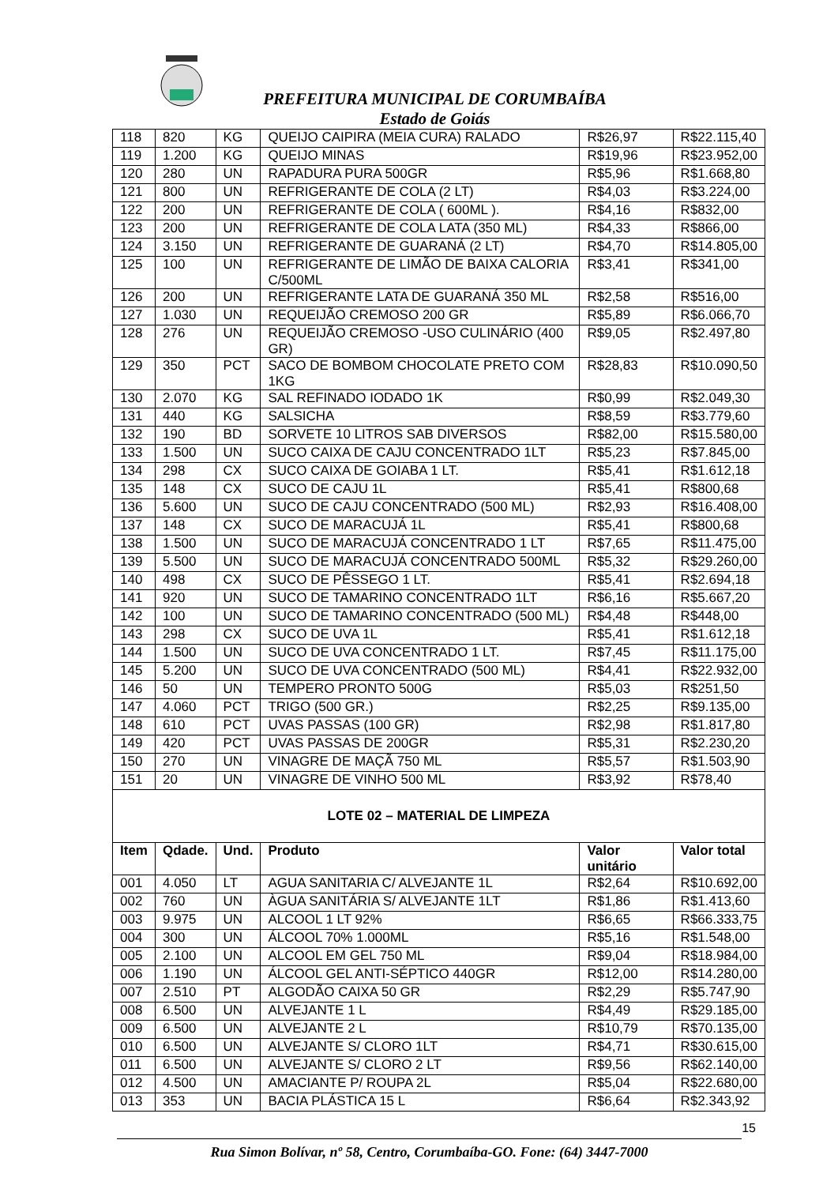PREFEITURA MUNICIPAL DE CORUMBAÍBA
Estado de Goiás
| 118 | 820 | KG | QUEIJO CAIPIRA (MEIA CURA) RALADO | R$26,97 | R$22.115,40 |
| 119 | 1.200 | KG | QUEIJO MINAS | R$19,96 | R$23.952,00 |
| 120 | 280 | UN | RAPADURA PURA 500GR | R$5,96 | R$1.668,80 |
| 121 | 800 | UN | REFRIGERANTE DE COLA (2 LT) | R$4,03 | R$3.224,00 |
| 122 | 200 | UN | REFRIGERANTE DE COLA ( 600ML ). | R$4,16 | R$832,00 |
| 123 | 200 | UN | REFRIGERANTE DE COLA LATA (350 ML) | R$4,33 | R$866,00 |
| 124 | 3.150 | UN | REFRIGERANTE DE GUARANÁ (2 LT) | R$4,70 | R$14.805,00 |
| 125 | 100 | UN | REFRIGERANTE DE LIMÃO DE BAIXA CALORIA C/500ML | R$3,41 | R$341,00 |
| 126 | 200 | UN | REFRIGERANTE LATA DE GUARANÁ 350 ML | R$2,58 | R$516,00 |
| 127 | 1.030 | UN | REQUEIJÃO CREMOSO 200 GR | R$5,89 | R$6.066,70 |
| 128 | 276 | UN | REQUEIJÃO CREMOSO -USO CULINÁRIO (400 GR) | R$9,05 | R$2.497,80 |
| 129 | 350 | PCT | SACO DE BOMBOM CHOCOLATE PRETO COM 1KG | R$28,83 | R$10.090,50 |
| 130 | 2.070 | KG | SAL REFINADO IODADO 1K | R$0,99 | R$2.049,30 |
| 131 | 440 | KG | SALSICHA | R$8,59 | R$3.779,60 |
| 132 | 190 | BD | SORVETE 10 LITROS SAB DIVERSOS | R$82,00 | R$15.580,00 |
| 133 | 1.500 | UN | SUCO CAIXA DE CAJU CONCENTRADO 1LT | R$5,23 | R$7.845,00 |
| 134 | 298 | CX | SUCO CAIXA DE GOIABA 1 LT. | R$5,41 | R$1.612,18 |
| 135 | 148 | CX | SUCO DE CAJU 1L | R$5,41 | R$800,68 |
| 136 | 5.600 | UN | SUCO DE CAJU CONCENTRADO (500 ML) | R$2,93 | R$16.408,00 |
| 137 | 148 | CX | SUCO DE MARACUJÁ 1L | R$5,41 | R$800,68 |
| 138 | 1.500 | UN | SUCO DE MARACUJÁ CONCENTRADO 1 LT | R$7,65 | R$11.475,00 |
| 139 | 5.500 | UN | SUCO DE MARACUJÁ CONCENTRADO 500ML | R$5,32 | R$29.260,00 |
| 140 | 498 | CX | SUCO DE PÊSSEGO 1 LT. | R$5,41 | R$2.694,18 |
| 141 | 920 | UN | SUCO DE TAMARINO CONCENTRADO 1LT | R$6,16 | R$5.667,20 |
| 142 | 100 | UN | SUCO DE TAMARINO CONCENTRADO (500 ML) | R$4,48 | R$448,00 |
| 143 | 298 | CX | SUCO DE UVA 1L | R$5,41 | R$1.612,18 |
| 144 | 1.500 | UN | SUCO DE UVA CONCENTRADO 1 LT. | R$7,45 | R$11.175,00 |
| 145 | 5.200 | UN | SUCO DE UVA CONCENTRADO (500 ML) | R$4,41 | R$22.932,00 |
| 146 | 50 | UN | TEMPERO PRONTO 500G | R$5,03 | R$251,50 |
| 147 | 4.060 | PCT | TRIGO (500 GR.) | R$2,25 | R$9.135,00 |
| 148 | 610 | PCT | UVAS PASSAS (100 GR) | R$2,98 | R$1.817,80 |
| 149 | 420 | PCT | UVAS PASSAS DE 200GR | R$5,31 | R$2.230,20 |
| 150 | 270 | UN | VINAGRE DE MAÇÃ 750 ML | R$5,57 | R$1.503,90 |
| 151 | 20 | UN | VINAGRE DE VINHO 500 ML | R$3,92 | R$78,40 |
| LOTE 02 – MATERIAL DE LIMPEZA | | | | | |
| Item | Qdade. | Und. | Produto | Valor unitário | Valor total |
| 001 | 4.050 | LT | AGUA SANITARIA C/ ALVEJANTE 1L | R$2,64 | R$10.692,00 |
| 002 | 760 | UN | ÀGUA SANITÁRIA S/ ALVEJANTE 1LT | R$1,86 | R$1.413,60 |
| 003 | 9.975 | UN | ALCOOL 1 LT 92% | R$6,65 | R$66.333,75 |
| 004 | 300 | UN | ÁLCOOL 70% 1.000ML | R$5,16 | R$1.548,00 |
| 005 | 2.100 | UN | ALCOOL EM GEL 750 ML | R$9,04 | R$18.984,00 |
| 006 | 1.190 | UN | ÁLCOOL GEL ANTI-SÉPTICO 440GR | R$12,00 | R$14.280,00 |
| 007 | 2.510 | PT | ALGODÃO CAIXA 50 GR | R$2,29 | R$5.747,90 |
| 008 | 6.500 | UN | ALVEJANTE 1 L | R$4,49 | R$29.185,00 |
| 009 | 6.500 | UN | ALVEJANTE 2 L | R$10,79 | R$70.135,00 |
| 010 | 6.500 | UN | ALVEJANTE S/ CLORO 1LT | R$4,71 | R$30.615,00 |
| 011 | 6.500 | UN | ALVEJANTE S/ CLORO 2 LT | R$9,56 | R$62.140,00 |
| 012 | 4.500 | UN | AMACIANTE P/ ROUPA 2L | R$5,04 | R$22.680,00 |
| 013 | 353 | UN | BACIA PLÁSTICA 15 L | R$6,64 | R$2.343,92 |
15
Rua Simon Bolívar, nº 58, Centro, Corumbaíba-GO. Fone: (64) 3447-7000